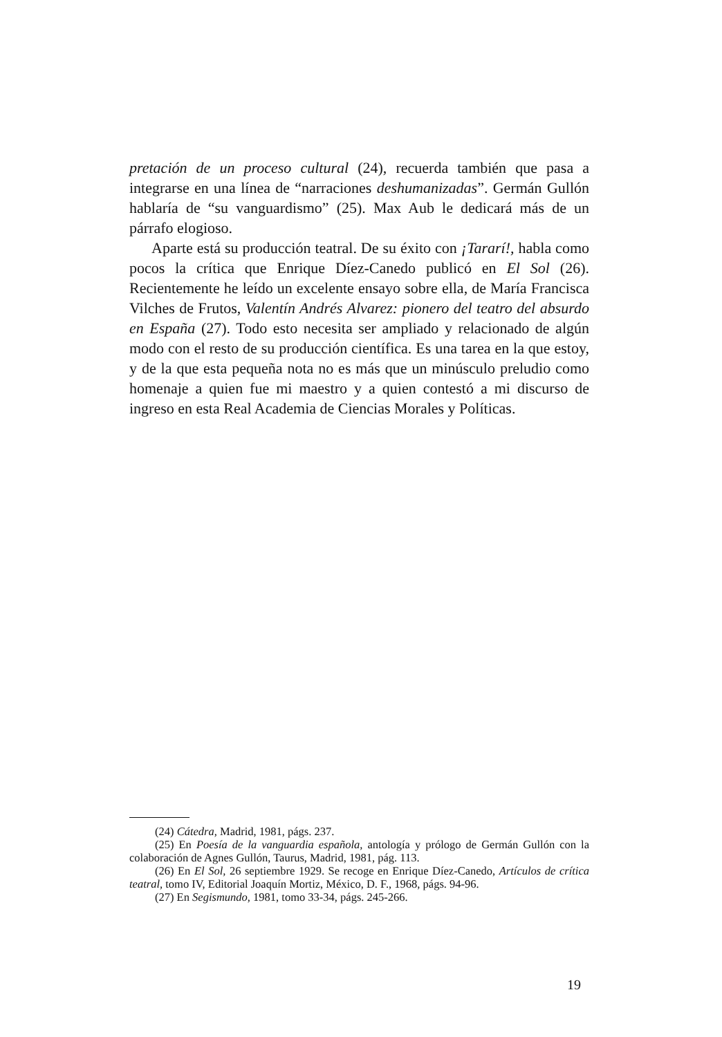pretación de un proceso cultural (24), recuerda también que pasa a integrarse en una línea de “narraciones deshumanizadas”. Germán Gullón hablaría de “su vanguardismo” (25). Max Aub le dedicará más de un párrafo elogioso.
Aparte está su producción teatral. De su éxito con ¡Tararí!, habla como pocos la crítica que Enrique Díez-Canedo publicó en El Sol (26). Recientemente he leído un excelente ensayo sobre ella, de María Francisca Vilches de Frutos, Valentín Andrés Alvarez: pionero del teatro del absurdo en España (27). Todo esto necesita ser ampliado y relacionado de algún modo con el resto de su producción científica. Es una tarea en la que estoy, y de la que esta pequeña nota no es más que un minúsculo preludio como homenaje a quien fue mi maestro y a quien contestó a mi discurso de ingreso en esta Real Academia de Ciencias Morales y Políticas.
(24) Cátedra, Madrid, 1981, págs. 237.
(25) En Poesía de la vanguardia española, antología y prólogo de Germán Gullón con la colaboración de Agnes Gullón, Taurus, Madrid, 1981, pág. 113.
(26) En El Sol, 26 septiembre 1929. Se recoge en Enrique Díez-Canedo, Artículos de crítica teatral, tomo IV, Editorial Joaquín Mortiz, México, D. F., 1968, págs. 94-96.
(27) En Segismundo, 1981, tomo 33-34, págs. 245-266.
19